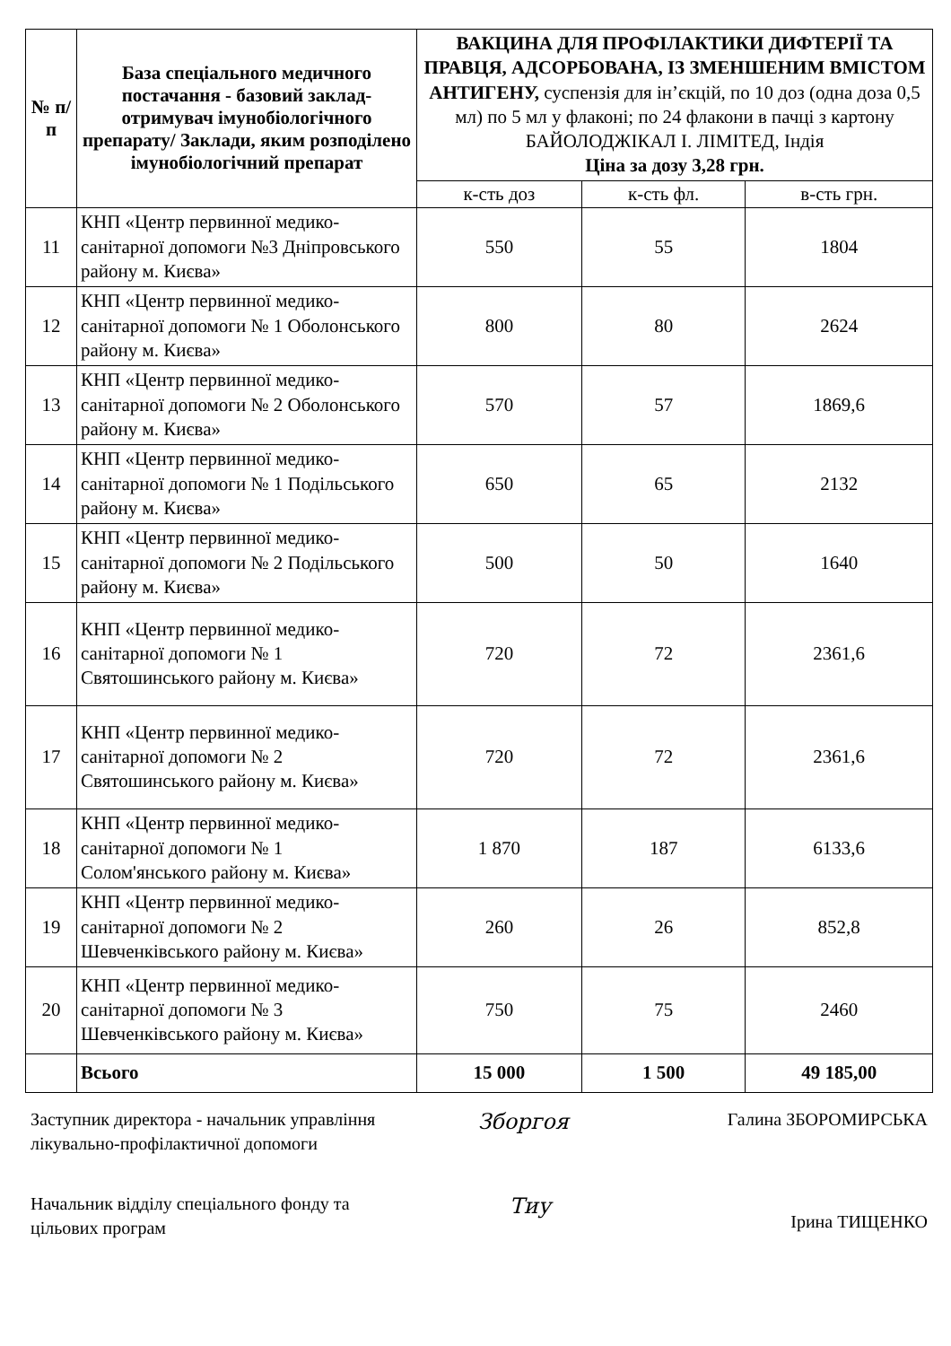| № п/п | База спеціального медичного постачання - базовий заклад-отримувач імунобіологічного препарату/ Заклади, яким розподілено імунобіологічний препарат | ВАКЦИНА ДЛЯ ПРОФІЛАКТИКИ ДИФТЕРІЇ ТА ПРАВЦЯ, АДСОРБОВАНА, ІЗ ЗМЕНШЕНИМ ВМІСТОМ АНТИГЕНУ, суспензія для ін’єкцій, по 10 доз (одна доза 0,5 мл) по 5 мл у флаконі; по 24 флакони в пачці з картону БАЙОЛОДЖІКАЛ І. ЛІМІТЕД, Індія Ціна за дозу 3,28 грн. | | |
| --- | --- | --- | --- | --- |
| | | к-сть доз | к-сть фл. | в-сть грн. |
| 11 | КНП «Центр первинної медико-санітарної допомоги №3 Дніпровського району м. Києва» | 550 | 55 | 1804 |
| 12 | КНП «Центр первинної медико-санітарної допомоги № 1 Оболонського району м. Києва» | 800 | 80 | 2624 |
| 13 | КНП «Центр первинної медико-санітарної допомоги № 2 Оболонського району м. Києва» | 570 | 57 | 1869,6 |
| 14 | КНП «Центр первинної медико-санітарної допомоги № 1 Подільського району м. Києва» | 650 | 65 | 2132 |
| 15 | КНП «Центр первинної медико-санітарної допомоги № 2 Подільського району м. Києва» | 500 | 50 | 1640 |
| 16 | КНП «Центр первинної медико-санітарної допомоги № 1 Святошинського району м. Києва» | 720 | 72 | 2361,6 |
| 17 | КНП «Центр первинної медико-санітарної допомоги № 2 Святошинського району м. Києва» | 720 | 72 | 2361,6 |
| 18 | КНП «Центр первинної медико-санітарної допомоги № 1 Солом'янського району м. Києва» | 1 870 | 187 | 6133,6 |
| 19 | КНП «Центр первинної медико-санітарної допомоги № 2 Шевченківського району м. Києва» | 260 | 26 | 852,8 |
| 20 | КНП «Центр первинної медико-санітарної допомоги № 3 Шевченківського району м. Києва» | 750 | 75 | 2460 |
| | Всього | 15 000 | 1 500 | 49 185,00 |
Заступник директора - начальник управління лікувально-профілактичної допомоги
Зборгоя
Галина ЗБОРОМИРСЬКА
Начальник відділу спеціального фонду та цільових програм
Тиу
Ірина ТИЩЕНКО